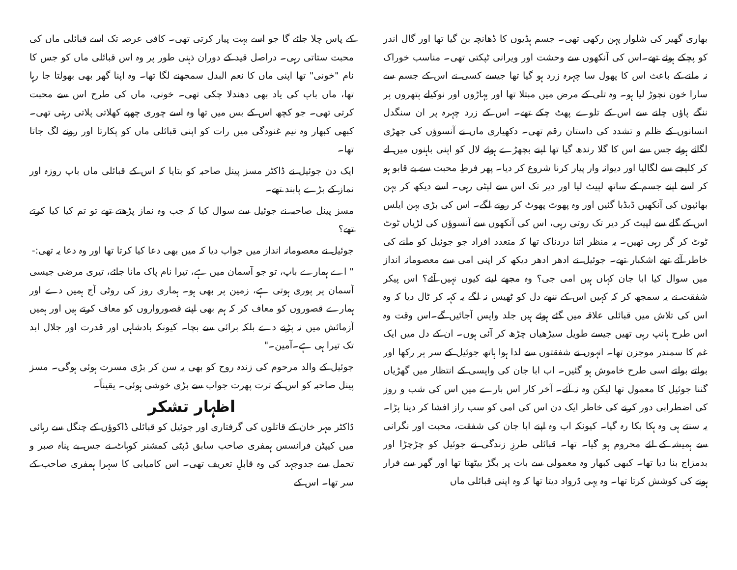بھاری گھیر کی شلوار پہن رکھی تھی۔ جسم ہڈیوں کا ڈھانچہ بن گیا تھا اور گال اندر کو پچکے ہوئے تھے۔اس کی آنکھوں سے وحشت اور ویرانی ٹپکتی تھی۔ مناسب خوراک نہ ملنے کے باعث اس کا پھول سا چہرہ زرد ہو گیا تھا جیسے کسی نے اس کے جسم سے سارا خون نچوڑ لیا ہو۔ وہ تلی کے مرض میں مبتلا تھا اور پہاڑوں اور نوکیلے پتھروں پر ننگے پاؤں چلنے سے اس کے تلوے پھٹ چکے تھے۔ اس کے زرد چہرہ پر ان سنگدل انسانوں کے ظلم و تشدد کی داستان رقم تھی۔ دکھیاری ماں نے آنسوؤں کی جھڑی لگائے ہوئے جس سے اس کا گلا رندھ گیا تھا اپنے بچھڑے ہوئے لال کو اپنی باہنوں میں لے کر کلیجے سے لگالیا اور دیوانہ وار پیار کرنا شروع کر دیا۔ پھر فرطِ محبت سے بے قابو ہو کر اسے اپنے جسم کے ساتھ لپیٹ لیا اور دیر تک اس سے لپٹی رہی۔ اسے دیکھ کر بہن بھائیوں کی آنکھیں ڈبڈبا گئیں اور وہ پھوٹ پھوٹ کر رونے لگے۔ اس کی بڑی بہن ایلس اس کے گلے سے لپیٹ کر دیر تک روتی رہی، اس کی آنکھوں سے آنسوؤں کی لڑیاں ٹوٹ ٹوٹ کر گر رہی تھیں۔ یہ منظر اتنا دردناک تھا کہ متعدد افراد جو جوئیل کو ملنے کی خاطر آئے تھے اشکبار تھے۔ جوئیل نے ادھر ادھر دیکھ کر اپنی امی سے معصومانہ انداز میں سوال کیا ابا جان کہاں ہیں امی جی؟ وہ مجھے لینے کیوں نہیں آئے؟ اس پیکر شفقت نے یہ سمجھ کر کہ کہیں اس کے ننھے دل کو ٹھیس نہ لگے یہ کہہ کر ٹال دیا کہ وہ اس کی تلاش میں قبائلی علاقہ میں گئے ہوئے ہیں جلد واپس آجائیں گے۔اس وقت وہ اس طرح ہانپ رہی تھیں جیسے طویل سیڑھیاں چڑھ کر آئی ہوں۔ ان کے دل میں ایک غم کا سمندر موجزن تھا۔ انہوں نے شفقتوں سے لدا ہوا ہاتھ جوئیل کے سر پر رکھا اور بولتے بولتے اسی طرح خاموش ہو گئیں۔ اب ابا جان کی واپسی کے انتظار میں گھڑیاں گننا جوئیل کا معمول تھا لیکن وہ نہ آئے۔ آخر کار اس بارے میں اس کی شب و روز کی اضطرابی دور کرنے کی خاطر ایک دن اس کی امی کو سب راز افشا کر دینا پڑا۔ یہ سنتے ہی وہ ہکا بکا رہ گیا۔ کیونکہ اب وہ اپنے ابا جان کی شفقت، محبت اور نگرانی سے ہمیشہ کے لئے محروم ہو گیا۔ تھا۔ قبائلی طرزِ زندگی نے جوئیل کو چڑچڑا اور بدمزاج بنا دیا تھا۔ کبھی کبھار وہ معمولی سے بات پر بگڑ بیٹھتا تھا اور گھر سے فرار ہونے کی کوشش کرتا تھا۔ وہ یہی ڈرواد دیتا تھا کہ وہ اپنی قبائلی ماں
کے پاس چلا جائے گا جو اسے بہت پیار کرتی تھی۔ کافی عرصہ تک اسے قبائلی ماں کی محبت ستاتی رہی۔ دراصل قید کے دوران ذہنی طور پر وہ اس قبائلی ماں کو جس کا نام "خونی" تھا اپنی ماں کا نعم البدل سمجھنے لگا تھا۔ وہ اپنا گھر بھی بھولتا جا رہا تھا، ماں باپ کی یاد بھی دھندلا چکی تھی۔ خونی، ماں کی طرح اس سے محبت کرتی تھی۔ جو کچھ اس کے بس میں تھا وہ اسے چوری چھپے کھلاتی پلاتی رہتی تھی۔ کبھی کبھار وہ نیم غنودگی میں رات کو اپنی قبائلی ماں کو پکارتا اور رونے لگ جاتا تھا۔
ایک دن جوئیل نے ڈاکٹر مسز پینل صاحبہ کو بتایا کہ اس کے قبائلی ماں باپ روزہ اور نماز کے بڑے پابند تھے۔
مسز پینل صاحبہ نے جوئیل سے سوال کیا کہ جب وہ نماز پڑھتے تھے تو تم کیا کیا کرتے تھے؟
جوئیل نے معصومانہ انداز میں جواب دیا کہ میں بھی دعا کیا کرتا تھا اور وہ دعا یہ تھی:-
" اے ہمارے باپ، تو جو آسمان میں ہے، تیرا نام پاک مانا جائے، تیری مرضی جیسی آسمان پر پوری ہوتی ہے، زمین پر بھی ہو۔ ہماری روز کی روٹی آج ہمیں دے اور ہمارے قصوروں کو معاف کر کہ ہم بھی اپنے قصورواروں کو معاف کرتے ہیں اور ہمیں آزمائش میں نہ پڑنے دے بلکہ برائی سے بچا۔ کیونکہ بادشاہی اور قدرت اور جلال ابد تک تیرا ہی ہے۔آمین۔"
جوئیل کے والد مرحوم کی زندہ روح کو بھی یہ سن کر بڑی مسرت ہوئی ہوگی۔ مسز پینل صاحبہ کو اس کے ترت پھرت جواب سے بڑی خوشی ہوئی۔ یقیناً۔
اظہار تشکر
ڈاکٹر مہر خان کے قاتلوں کی گرفتاری اور جوئیل کو قبائلی ڈاکوؤں کے چنگل سے رہائی میں کیپٹن فرانسس ہمفری صاحب سابق ڈپٹی کمشنر کوہاٹ نے جس بے پناہ صبر و تحمل سے جدوجہد کی وہ قابلِ تعریف تھی۔ اس کامیابی کا سہرا ہمفری صاحب کے سر تھا۔ اس کے